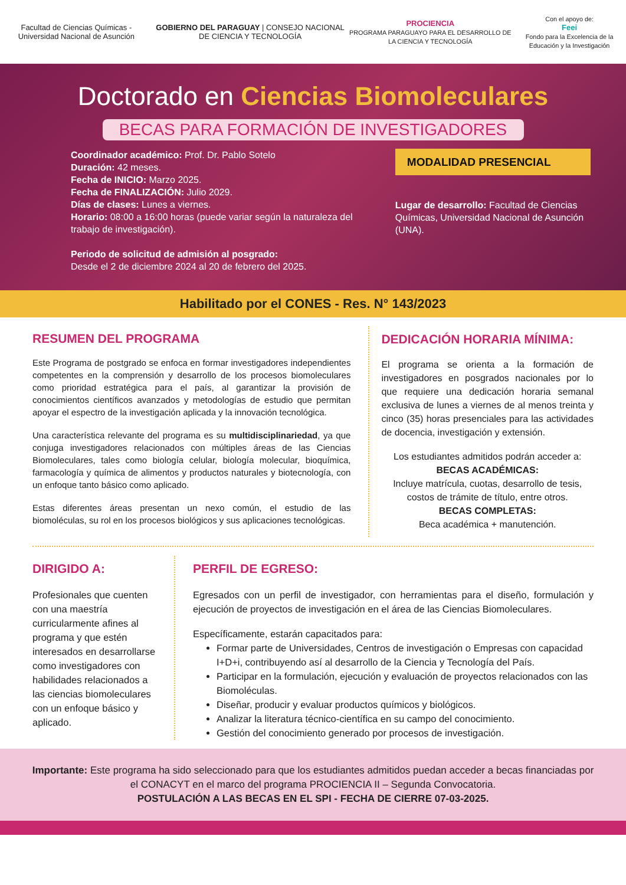Facultad de Ciencias Químicas - Universidad Nacional de Asunción
GOBIERNO DEL PARAGUAY | CONSEJO NACIONAL DE CIENCIA Y TECNOLOGÍA
PROCIENCIA
PROGRAMA PARAGUAYO PARA EL DESARROLLO DE LA CIENCIA Y TECNOLOGÍA
Con el apoyo de:
Feei
Fondo para la Excelencia de la Educación y la Investigación
Doctorado en Ciencias Biomoleculares
BECAS PARA FORMACIÓN DE INVESTIGADORES
Coordinador académico: Prof. Dr. Pablo Sotelo
Duración: 42 meses.
Fecha de INICIO: Marzo 2025.
Fecha de FINALIZACIÓN: Julio 2029.
Días de clases: Lunes a viernes.
Horario: 08:00 a 16:00 horas (puede variar según la naturaleza del trabajo de investigación).
Periodo de solicitud de admisión al posgrado:
Desde el 2 de diciembre 2024 al 20 de febrero del 2025.
MODALIDAD PRESENCIAL
Lugar de desarrollo: Facultad de Ciencias Químicas, Universidad Nacional de Asunción (UNA).
Habilitado por el CONES - Res. N° 143/2023
RESUMEN DEL PROGRAMA
Este Programa de postgrado se enfoca en formar investigadores independientes competentes en la comprensión y desarrollo de los procesos biomoleculares como prioridad estratégica para el país, al garantizar la provisión de conocimientos científicos avanzados y metodologías de estudio que permitan apoyar el espectro de la investigación aplicada y la innovación tecnológica.
Una característica relevante del programa es su multidisciplinariedad, ya que conjuga investigadores relacionados con múltiples áreas de las Ciencias Biomoleculares, tales como biología celular, biología molecular, bioquímica, farmacología y química de alimentos y productos naturales y biotecnología, con un enfoque tanto básico como aplicado.
Estas diferentes áreas presentan un nexo común, el estudio de las biomoléculas, su rol en los procesos biológicos y sus aplicaciones tecnológicas.
DEDICACIÓN HORARIA MÍNIMA:
El programa se orienta a la formación de investigadores en posgrados nacionales por lo que requiere una dedicación horaria semanal exclusiva de lunes a viernes de al menos treinta y cinco (35) horas presenciales para las actividades de docencia, investigación y extensión.
Los estudiantes admitidos podrán acceder a:
BECAS ACADÉMICAS:
Incluye matrícula, cuotas, desarrollo de tesis, costos de trámite de título, entre otros.
BECAS COMPLETAS:
Beca académica + manutención.
DIRIGIDO A:
Profesionales que cuenten con una maestría curricularmente afines al programa y que estén interesados en desarrollarse como investigadores con habilidades relacionados a las ciencias biomoleculares con un enfoque básico y aplicado.
PERFIL DE EGRESO:
Egresados con un perfil de investigador, con herramientas para el diseño, formulación y ejecución de proyectos de investigación en el área de las Ciencias Biomoleculares.
Específicamente, estarán capacitados para:
Formar parte de Universidades, Centros de investigación o Empresas con capacidad I+D+i, contribuyendo así al desarrollo de la Ciencia y Tecnología del País.
Participar en la formulación, ejecución y evaluación de proyectos relacionados con las Biomoléculas.
Diseñar, producir y evaluar productos químicos y biológicos.
Analizar la literatura técnico-científica en su campo del conocimiento.
Gestión del conocimiento generado por procesos de investigación.
Importante: Este programa ha sido seleccionado para que los estudiantes admitidos puedan acceder a becas financiadas por el CONACYT en el marco del programa PROCIENCIA II – Segunda Convocatoria.
POSTULACIÓN A LAS BECAS EN EL SPI - FECHA DE CIERRE 07-03-2025.